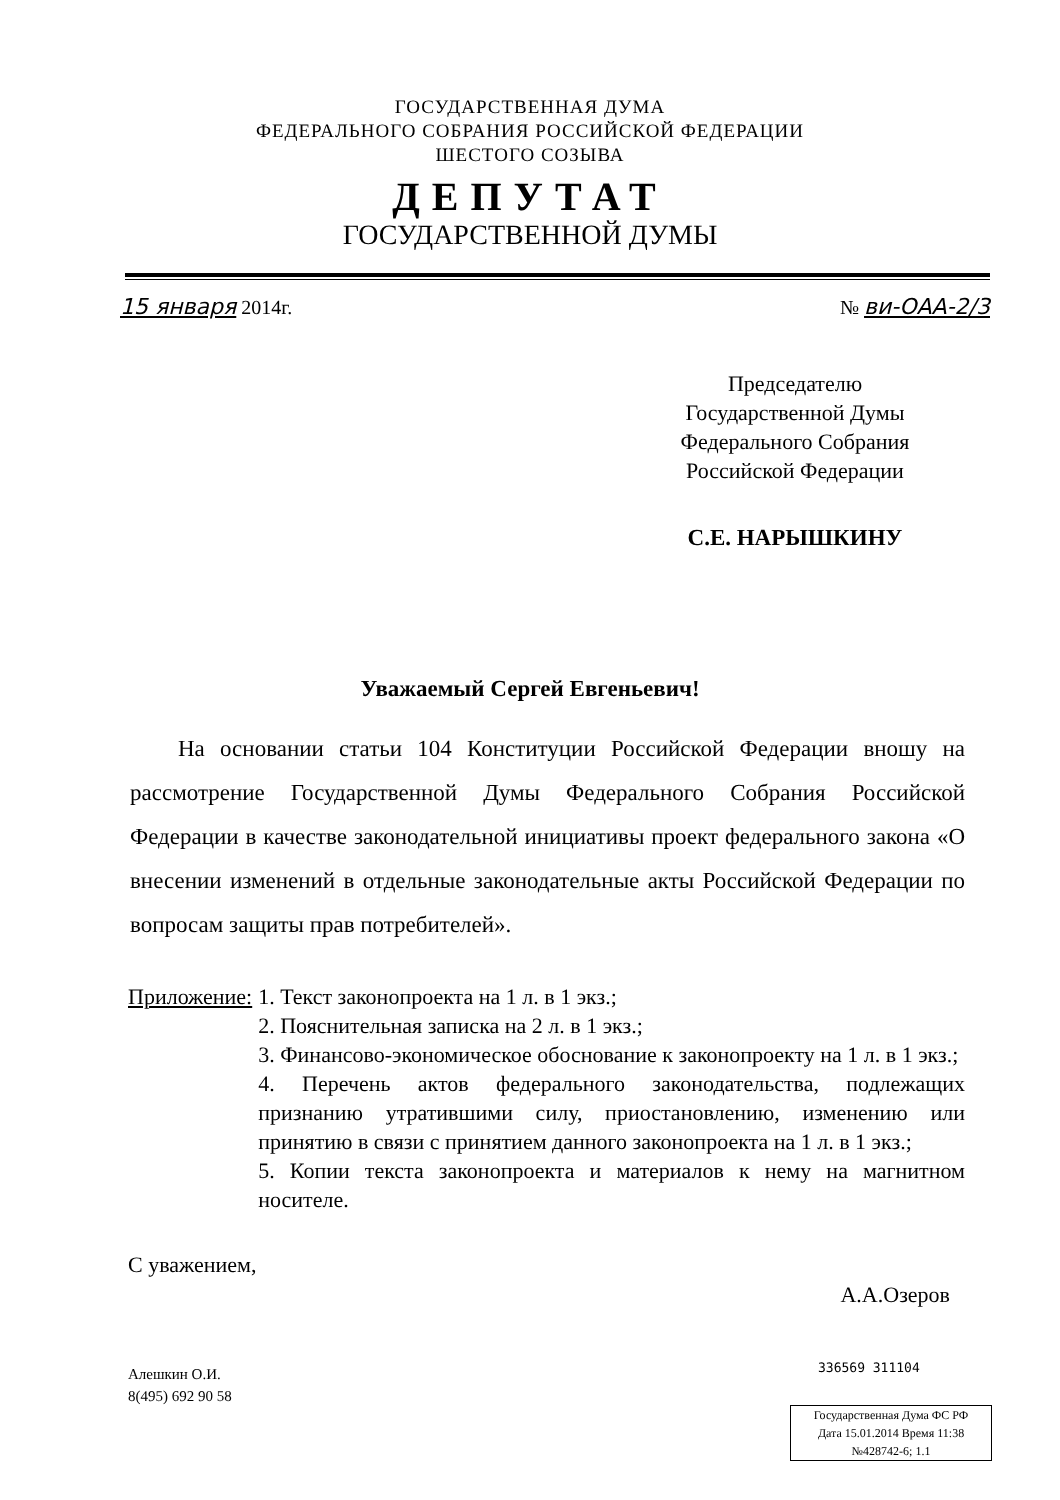ГОСУДАРСТВЕННАЯ ДУМА
ФЕДЕРАЛЬНОГО СОБРАНИЯ РОССИЙСКОЙ ФЕДЕРАЦИИ
ШЕСТОГО СОЗЫВА
ДЕПУТАТ
ГОСУДАРСТВЕННОЙ ДУМЫ
15 января 2014г. № ви-ОАА-2/3
Председателю
Государственной Думы
Федерального Собрания
Российской Федерации
С.Е. НАРЫШКИНУ
Уважаемый Сергей Евгеньевич!
На основании статьи 104 Конституции Российской Федерации вношу на рассмотрение Государственной Думы Федерального Собрания Российской Федерации в качестве законодательной инициативы проект федерального закона «О внесении изменений в отдельные законодательные акты Российской Федерации по вопросам защиты прав потребителей».
Приложение: 1. Текст законопроекта на 1 л. в 1 экз.;
2. Пояснительная записка на 2 л. в 1 экз.;
3. Финансово-экономическое обоснование к законопроекту на 1 л. в 1 экз.;
4. Перечень актов федерального законодательства, подлежащих признанию утратившими силу, приостановлению, изменению или принятию в связи с принятием данного законопроекта на 1 л. в 1 экз.;
5. Копии текста законопроекта и материалов к нему на магнитном носителе.
С уважением, А.А.Озеров
Алешкин О.И.
8(495) 692 90 58
336569 311104
Государственная Дума ФС РФ
Дата 15.01.2014 Время 11:38
№428742-6; 1.1